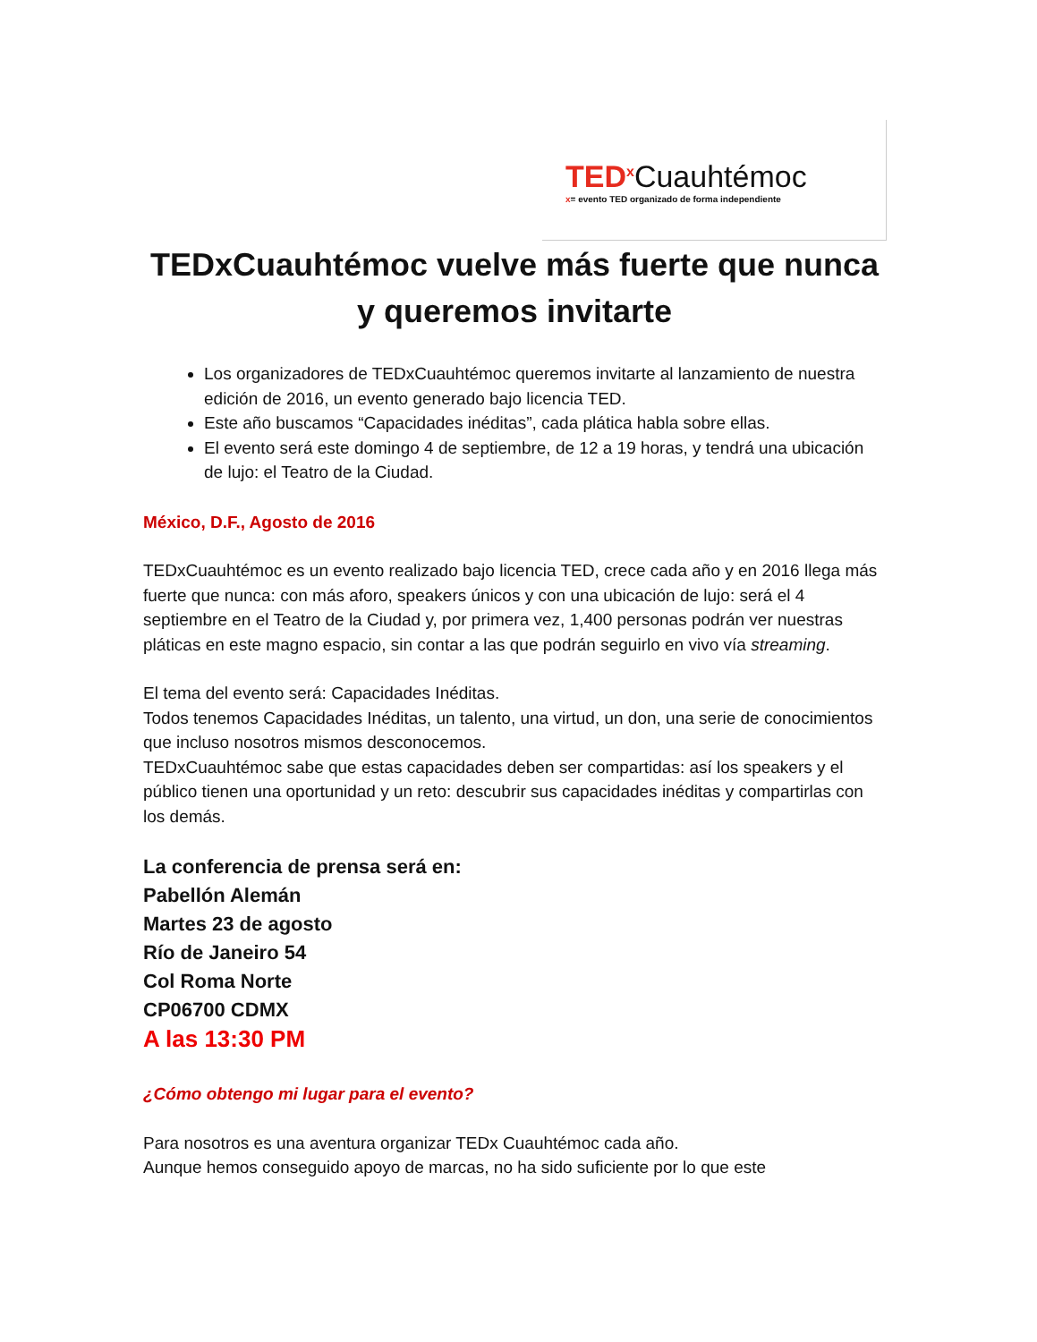TED<sup>x</sup> Cuauhtémoc
x= evento TED organizado de forma independiente
TEDxCuauhtémoc vuelve más fuerte que nunca y queremos invitarte
Los organizadores de TEDxCuauhtémoc queremos invitarte al lanzamiento de nuestra edición de 2016, un evento generado bajo licencia TED.
Este año buscamos “Capacidades inéditas”, cada plática habla sobre ellas.
El evento será este domingo 4 de septiembre, de 12 a 19 horas, y tendrá una ubicación de lujo: el Teatro de la Ciudad.
México, D.F., Agosto de 2016
TEDxCuauhtémoc es un evento realizado bajo licencia TED, crece cada año y en 2016 llega más fuerte que nunca: con más aforo, speakers únicos y con una ubicación de lujo: será el 4 septiembre en el Teatro de la Ciudad y, por primera vez, 1,400 personas podrán ver nuestras pláticas en este magno espacio, sin contar a las que podrán seguirlo en vivo vía streaming.
El tema del evento será: Capacidades Inéditas.
Todos tenemos Capacidades Inéditas, un talento, una virtud, un don, una serie de conocimientos que incluso nosotros mismos desconocemos.
TEDxCuauhtémoc sabe que estas capacidades deben ser compartidas: así los speakers y el público tienen una oportunidad y un reto: descubrir sus capacidades inéditas y compartirlas con los demás.
La conferencia de prensa será en:
Pabellón Alemán
Martes 23 de agosto
Río de Janeiro 54
Col Roma Norte
CP06700 CDMX
A las 13:30 PM
¿Cómo obtengo mi lugar para el evento?
Para nosotros es una aventura organizar TEDx Cuauhtémoc cada año.
Aunque hemos conseguido apoyo de marcas, no ha sido suficiente por lo que este